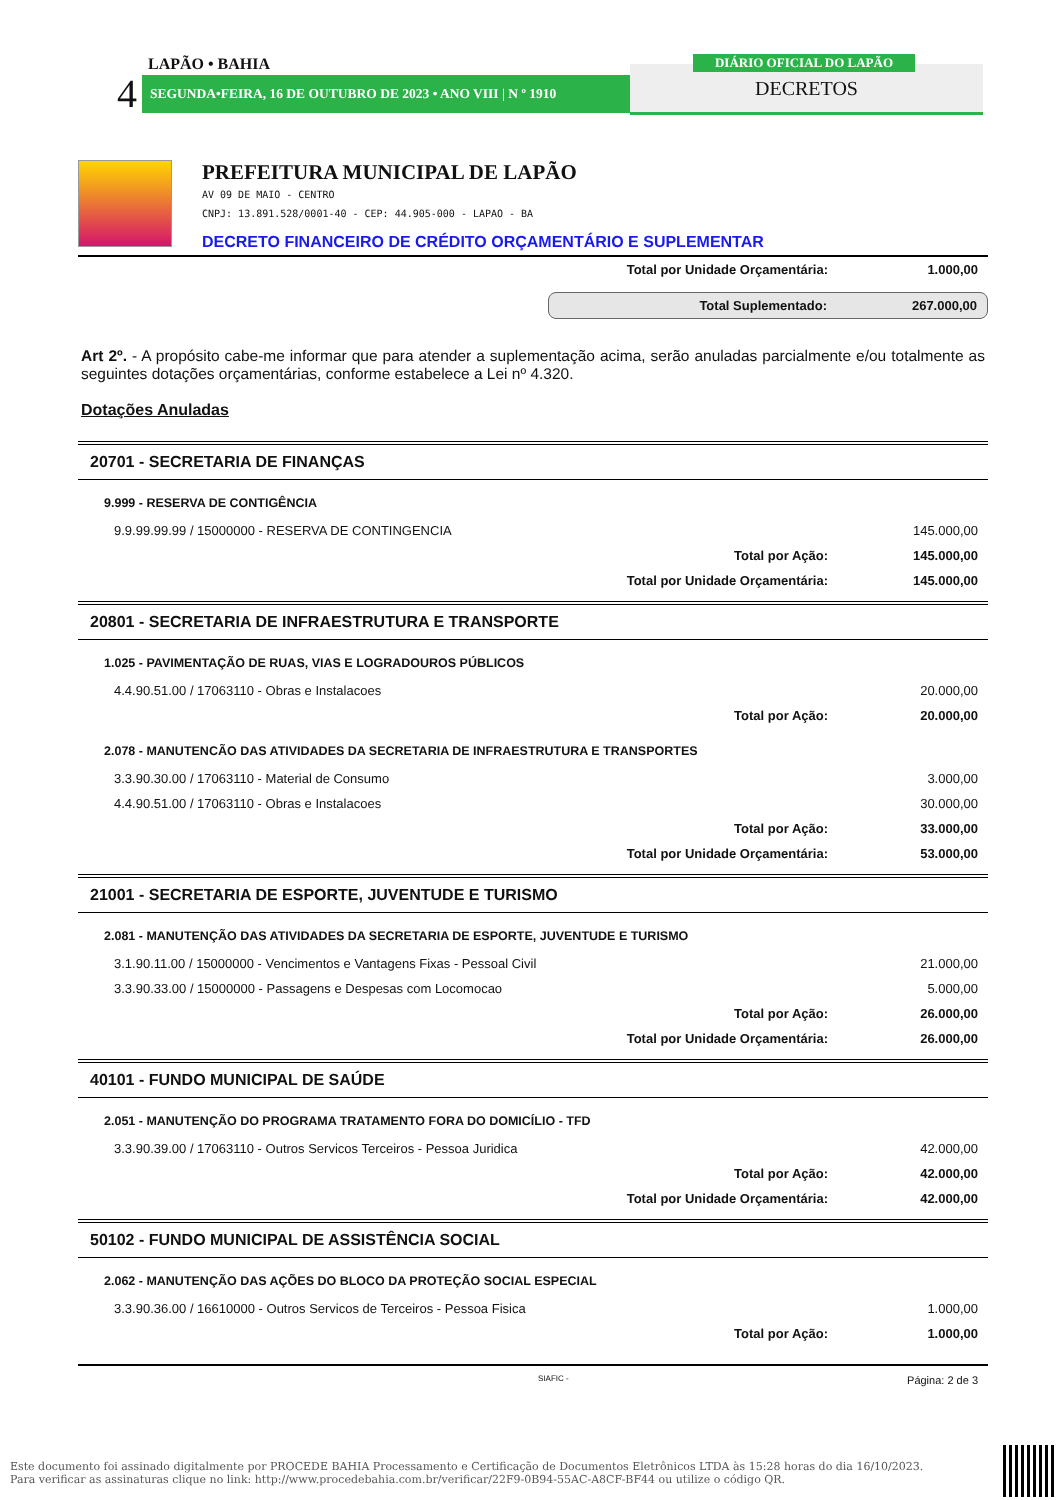LAPÃO • BAHIA
4 SEGUNDA•FEIRA, 16 DE OUTUBRO DE 2023 • ANO VIII | N º 1910 DECRETOS
DIÁRIO OFICIAL DO LAPÃO
PREFEITURA MUNICIPAL DE LAPÃO
AV 09 DE MAIO - CENTRO
CNPJ: 13.891.528/0001-40 - CEP: 44.905-000 - LAPAO - BA
DECRETO FINANCEIRO DE CRÉDITO ORÇAMENTÁRIO E SUPLEMENTAR
| Total por Unidade Orçamentária: | 1.000,00 |
| Total Suplementado: | 267.000,00 |
Art 2º. - A propósito cabe-me informar que para atender a suplementação acima, serão anuladas parcialmente e/ou totalmente as seguintes dotações orçamentárias, conforme estabelece a Lei nº 4.320.
Dotações Anuladas
20701 - SECRETARIA DE FINANÇAS
9.999 - RESERVA DE CONTIGÊNCIA
| 9.9.99.99.99 / 15000000 - RESERVA DE CONTINGENCIA | 145.000,00 |
| Total por Ação: | 145.000,00 |
| Total por Unidade Orçamentária: | 145.000,00 |
20801 - SECRETARIA DE INFRAESTRUTURA E TRANSPORTE
1.025 - PAVIMENTAÇÃO DE RUAS, VIAS E LOGRADOUROS PÚBLICOS
| 4.4.90.51.00 / 17063110 - Obras e Instalacoes | 20.000,00 |
| Total por Ação: | 20.000,00 |
2.078 - MANUTENCÃO DAS ATIVIDADES DA SECRETARIA DE INFRAESTRUTURA E TRANSPORTES
| 3.3.90.30.00 / 17063110 - Material de Consumo | 3.000,00 |
| 4.4.90.51.00 / 17063110 - Obras e Instalacoes | 30.000,00 |
| Total por Ação: | 33.000,00 |
| Total por Unidade Orçamentária: | 53.000,00 |
21001 - SECRETARIA DE ESPORTE, JUVENTUDE E TURISMO
2.081 - MANUTENÇÃO DAS ATIVIDADES DA SECRETARIA DE ESPORTE, JUVENTUDE E TURISMO
| 3.1.90.11.00 / 15000000 - Vencimentos e Vantagens Fixas - Pessoal Civil | 21.000,00 |
| 3.3.90.33.00 / 15000000 - Passagens e Despesas com Locomocao | 5.000,00 |
| Total por Ação: | 26.000,00 |
| Total por Unidade Orçamentária: | 26.000,00 |
40101 - FUNDO MUNICIPAL DE SAÚDE
2.051 - MANUTENÇÃO DO PROGRAMA TRATAMENTO FORA DO DOMICÍLIO - TFD
| 3.3.90.39.00 / 17063110 - Outros Servicos Terceiros - Pessoa Juridica | 42.000,00 |
| Total por Ação: | 42.000,00 |
| Total por Unidade Orçamentária: | 42.000,00 |
50102 - FUNDO MUNICIPAL DE ASSISTÊNCIA SOCIAL
2.062 - MANUTENÇÃO DAS AÇÕES DO BLOCO DA PROTEÇÃO SOCIAL ESPECIAL
| 3.3.90.36.00 / 16610000 - Outros Servicos de Terceiros - Pessoa Fisica | 1.000,00 |
| Total por Ação: | 1.000,00 |
SIAFIC - Página: 2 de 3
Este documento foi assinado digitalmente por PROCEDE BAHIA Processamento e Certificação de Documentos Eletrônicos LTDA às 15:28 horas do dia 16/10/2023.
Para verificar as assinaturas clique no link: http://www.procedebahia.com.br/verificar/22F9-0B94-55AC-A8CF-BF44 ou utilize o código QR.